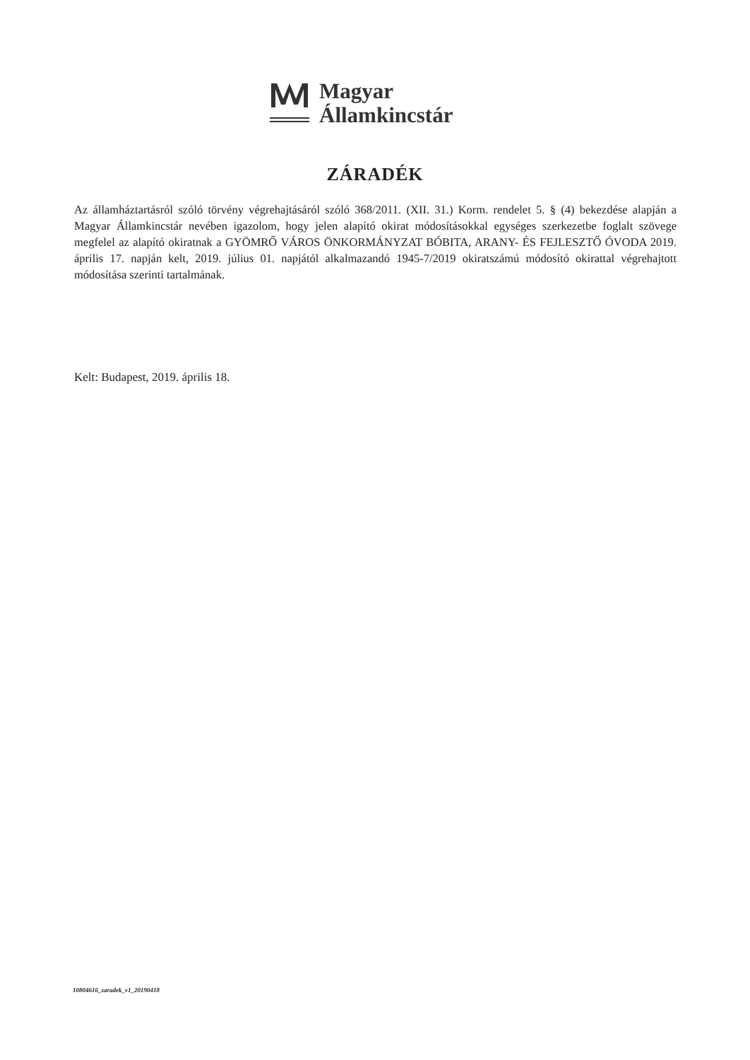Magyar
Államkincstár
ZÁRADÉK
Az államháztartásról szóló törvény végrehajtásáról szóló 368/2011. (XII. 31.) Korm. rendelet 5. § (4) bekezdése alapján a Magyar Államkincstár nevében igazolom, hogy jelen alapító okirat módosításokkal egységes szerkezetbe foglalt szövege megfelel az alapító okiratnak a GYÖMRŐ VÁROS ÖNKORMÁNYZAT BÓBITA, ARANY- ÉS FEJLESZTŐ ÓVODA 2019. április 17. napján kelt, 2019. július 01. napjától alkalmazandó 1945-7/2019 okiratszámú módosító okirattal végrehajtott módosítása szerinti tartalmának.
Kelt: Budapest, 2019. április 18.
10804616_zaradek_v1_20190418